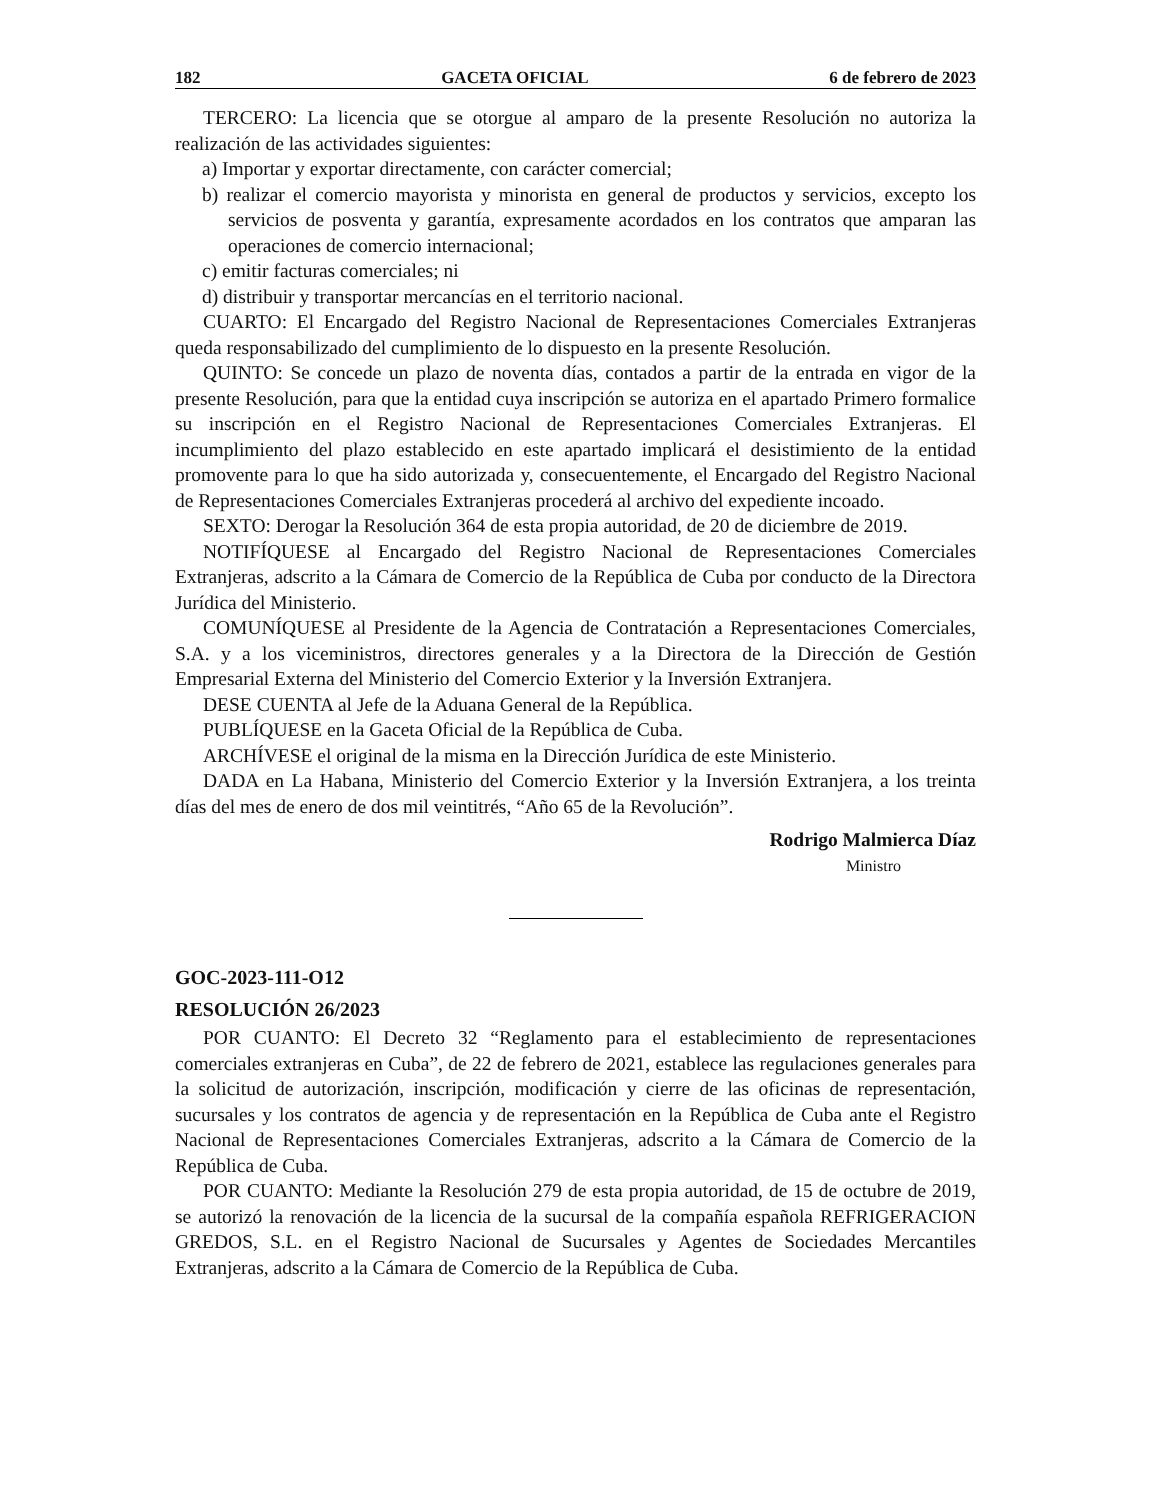182 GACETA OFICIAL 6 de febrero de 2023
TERCERO: La licencia que se otorgue al amparo de la presente Resolución no autoriza la realización de las actividades siguientes:
a) Importar y exportar directamente, con carácter comercial;
b) realizar el comercio mayorista y minorista en general de productos y servicios, excepto los servicios de posventa y garantía, expresamente acordados en los contratos que amparan las operaciones de comercio internacional;
c) emitir facturas comerciales; ni
d) distribuir y transportar mercancías en el territorio nacional.
CUARTO: El Encargado del Registro Nacional de Representaciones Comerciales Extranjeras queda responsabilizado del cumplimiento de lo dispuesto en la presente Resolución.
QUINTO: Se concede un plazo de noventa días, contados a partir de la entrada en vigor de la presente Resolución, para que la entidad cuya inscripción se autoriza en el apartado Primero formalice su inscripción en el Registro Nacional de Representaciones Comerciales Extranjeras. El incumplimiento del plazo establecido en este apartado implicará el desistimiento de la entidad promovente para lo que ha sido autorizada y, consecuentemente, el Encargado del Registro Nacional de Representaciones Comerciales Extranjeras procederá al archivo del expediente incoado.
SEXTO: Derogar la Resolución 364 de esta propia autoridad, de 20 de diciembre de 2019.
NOTIFÍQUESE al Encargado del Registro Nacional de Representaciones Comerciales Extranjeras, adscrito a la Cámara de Comercio de la República de Cuba por conducto de la Directora Jurídica del Ministerio.
COMUNÍQUESE al Presidente de la Agencia de Contratación a Representaciones Comerciales, S.A. y a los viceministros, directores generales y a la Directora de la Dirección de Gestión Empresarial Externa del Ministerio del Comercio Exterior y la Inversión Extranjera.
DESE CUENTA al Jefe de la Aduana General de la República.
PUBLÍQUESE en la Gaceta Oficial de la República de Cuba.
ARCHÍVESE el original de la misma en la Dirección Jurídica de este Ministerio.
DADA en La Habana, Ministerio del Comercio Exterior y la Inversión Extranjera, a los treinta días del mes de enero de dos mil veintitrés, “Año 65 de la Revolución”.
Rodrigo Malmierca Díaz
Ministro
GOC-2023-111-O12
RESOLUCIÓN 26/2023
POR CUANTO: El Decreto 32 “Reglamento para el establecimiento de representaciones comerciales extranjeras en Cuba”, de 22 de febrero de 2021, establece las regulaciones generales para la solicitud de autorización, inscripción, modificación y cierre de las oficinas de representación, sucursales y los contratos de agencia y de representación en la República de Cuba ante el Registro Nacional de Representaciones Comerciales Extranjeras, adscrito a la Cámara de Comercio de la República de Cuba.
POR CUANTO: Mediante la Resolución 279 de esta propia autoridad, de 15 de octubre de 2019, se autorizó la renovación de la licencia de la sucursal de la compañía española REFRIGERACION GREDOS, S.L. en el Registro Nacional de Sucursales y Agentes de Sociedades Mercantiles Extranjeras, adscrito a la Cámara de Comercio de la República de Cuba.